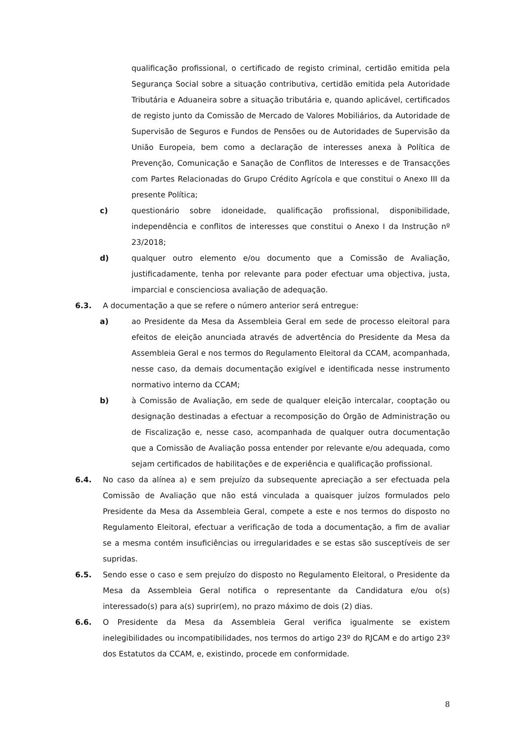qualificação profissional, o certificado de registo criminal, certidão emitida pela Segurança Social sobre a situação contributiva, certidão emitida pela Autoridade Tributária e Aduaneira sobre a situação tributária e, quando aplicável, certificados de registo junto da Comissão de Mercado de Valores Mobiliários, da Autoridade de Supervisão de Seguros e Fundos de Pensões ou de Autoridades de Supervisão da União Europeia, bem como a declaração de interesses anexa à Política de Prevenção, Comunicação e Sanação de Conflitos de Interesses e de Transacções com Partes Relacionadas do Grupo Crédito Agrícola e que constitui o Anexo III da presente Política;
c) questionário sobre idoneidade, qualificação profissional, disponibilidade, independência e conflitos de interesses que constitui o Anexo I da Instrução nº 23/2018;
d) qualquer outro elemento e/ou documento que a Comissão de Avaliação, justificadamente, tenha por relevante para poder efectuar uma objectiva, justa, imparcial e conscienciosa avaliação de adequação.
6.3. A documentação a que se refere o número anterior será entregue:
a) ao Presidente da Mesa da Assembleia Geral em sede de processo eleitoral para efeitos de eleição anunciada através de advertência do Presidente da Mesa da Assembleia Geral e nos termos do Regulamento Eleitoral da CCAM, acompanhada, nesse caso, da demais documentação exigível e identificada nesse instrumento normativo interno da CCAM;
b) à Comissão de Avaliação, em sede de qualquer eleição intercalar, cooptação ou designação destinadas a efectuar a recomposição do Órgão de Administração ou de Fiscalização e, nesse caso, acompanhada de qualquer outra documentação que a Comissão de Avaliação possa entender por relevante e/ou adequada, como sejam certificados de habilitações e de experiência e qualificação profissional.
6.4. No caso da alínea a) e sem prejuízo da subsequente apreciação a ser efectuada pela Comissão de Avaliação que não está vinculada a quaisquer juízos formulados pelo Presidente da Mesa da Assembleia Geral, compete a este e nos termos do disposto no Regulamento Eleitoral, efectuar a verificação de toda a documentação, a fim de avaliar se a mesma contém insuficiências ou irregularidades e se estas são susceptíveis de ser supridas.
6.5. Sendo esse o caso e sem prejuízo do disposto no Regulamento Eleitoral, o Presidente da Mesa da Assembleia Geral notifica o representante da Candidatura e/ou o(s) interessado(s) para a(s) suprir(em), no prazo máximo de dois (2) dias.
6.6. O Presidente da Mesa da Assembleia Geral verifica igualmente se existem inelegibilidades ou incompatibilidades, nos termos do artigo 23º do RJCAM e do artigo 23º dos Estatutos da CCAM, e, existindo, procede em conformidade.
8